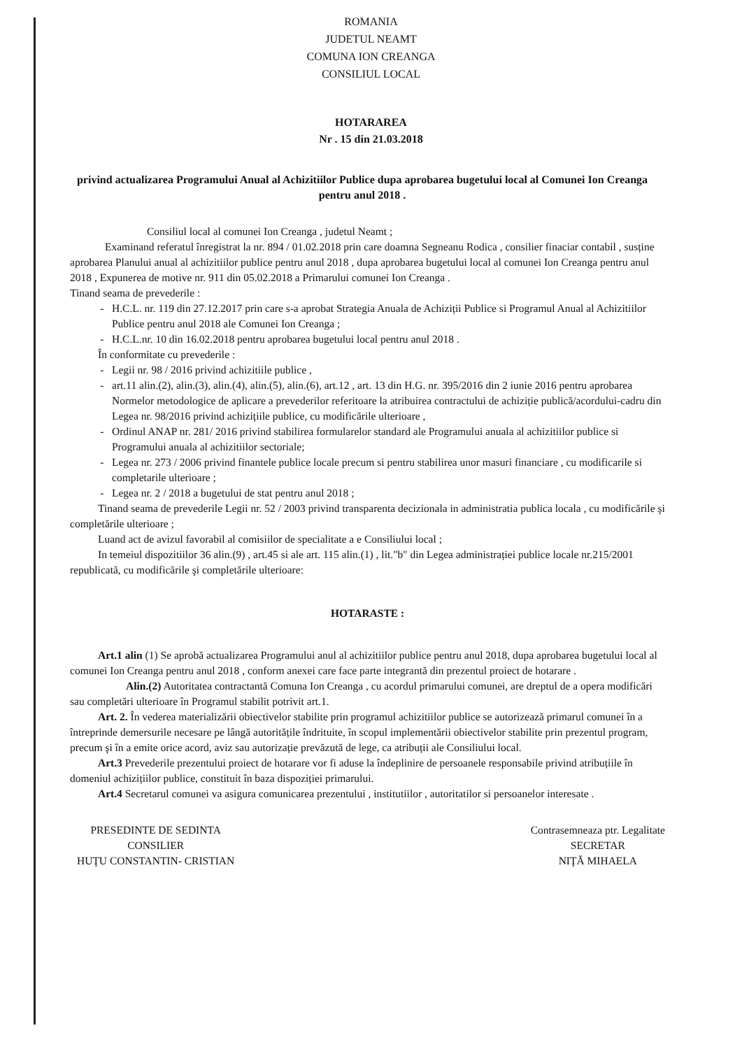ROMANIA
JUDETUL NEAMT
COMUNA ION CREANGA
CONSILIUL LOCAL
HOTARAREA
Nr . 15 din 21.03.2018
privind actualizarea Programului Anual al Achizitiilor Publice dupa aprobarea bugetului local al Comunei Ion Creanga pentru anul 2018 .
Consiliul local al comunei Ion Creanga , judetul Neamt ;
Examinand referatul înregistrat la nr. 894 / 01.02.2018 prin care doamna Segneanu Rodica , consilier finaciar contabil , susține aprobarea Planului anual al achizitiilor publice pentru anul 2018 , dupa aprobarea bugetului local al comunei Ion Creanga pentru anul 2018 , Expunerea de motive nr. 911 din 05.02.2018 a Primarului comunei Ion Creanga .
Tinand seama de prevederile :
H.C.L. nr. 119 din 27.12.2017 prin care s-a aprobat Strategia Anuala de Achiziții Publice si Programul Anual al Achizitiilor Publice pentru anul 2018 ale Comunei Ion Creanga ;
H.C.L.nr. 10 din 16.02.2018 pentru aprobarea bugetului local pentru anul 2018 .
În conformitate cu prevederile :
Legii nr. 98 / 2016 privind achizitiile publice ,
art.11 alin.(2), alin.(3), alin.(4), alin.(5), alin.(6), art.12 , art. 13 din H.G. nr. 395/2016 din 2 iunie 2016 pentru aprobarea Normelor metodologice de aplicare a prevederilor referitoare la atribuirea contractului de achiziție publică/acordului-cadru din Legea nr. 98/2016 privind achizițiile publice, cu modificările ulterioare ,
Ordinul ANAP nr. 281/ 2016 privind stabilirea formularelor standard ale Programului anuala al achizitiilor publice si Programului anuala al achizitiilor sectoriale;
Legea nr. 273 / 2006 privind finantele publice locale precum si pentru stabilirea unor masuri financiare , cu modificarile si completarile ulterioare ;
Legea nr. 2 / 2018 a bugetului de stat pentru anul 2018 ;
Tinand seama de prevederile Legii nr. 52 / 2003 privind transparenta decizionala in administratia publica locala , cu modificările şi completările ulterioare ;
Luand act de avizul favorabil al comisiilor de specialitate a e Consiliului local ;
In temeiul dispozitiilor 36 alin.(9) , art.45 si ale art. 115 alin.(1) , lit."b" din Legea administrației publice locale nr.215/2001 republicată, cu modificările şi completările ulterioare:
HOTARASTE :
Art.1 alin (1) Se aprobă actualizarea Programului anul al achizitiilor publice pentru anul 2018, dupa aprobarea bugetului local al comunei Ion Creanga pentru anul 2018 , conform anexei care face parte integrantă din prezentul proiect de hotarare .
Alin.(2) Autoritatea contractantă Comuna Ion Creanga , cu acordul primarului comunei, are dreptul de a opera modificări sau completări ulterioare în Programul stabilit potrivit art.1.
Art. 2. În vederea materializării obiectivelor stabilite prin programul achizitiilor publice se autorizează primarul comunei în a întreprinde demersurile necesare pe lângă autoritățile îndrituite, în scopul implementării obiectivelor stabilite prin prezentul program, precum şi în a emite orice acord, aviz sau autorizație prevăzută de lege, ca atribuții ale Consiliului local.
Art.3 Prevederile prezentului proiect de hotarare vor fi aduse la îndeplinire de persoanele responsabile privind atribuțiile în domeniul achizițiilor publice, constituit în baza dispoziției primarului.
Art.4 Secretarul comunei va asigura comunicarea prezentului , institutiilor , autoritatilor si persoanelor interesate .
PRESEDINTE DE SEDINTA
CONSILIER
HUŢU CONSTANTIN- CRISTIAN
Contrasemneaza ptr. Legalitate
SECRETAR
NIŢĂ MIHAELA